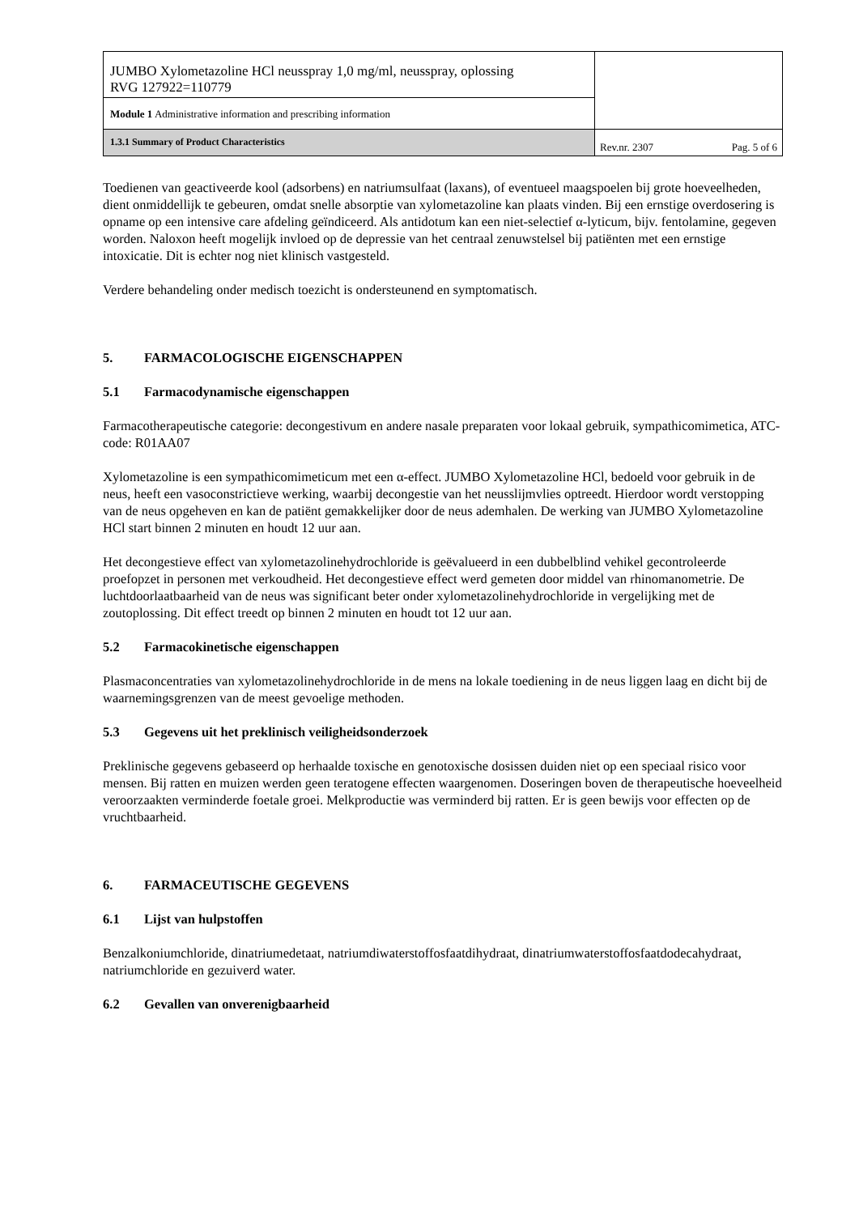| JUMBO Xylometazoline HCl neusspray 1,0 mg/ml, neusspray, oplossing RVG 127922=110779 | |
| Module 1 Administrative information and prescribing information | |
| 1.3.1 Summary of Product Characteristics | Rev.nr. 2307 Pag. 5 of 6 |
Toedienen van geactiveerde kool (adsorbens) en natriumsulfaat (laxans), of eventueel maagspoelen bij grote hoeveelheden, dient onmiddellijk te gebeuren, omdat snelle absorptie van xylometazoline kan plaats vinden. Bij een ernstige overdosering is opname op een intensive care afdeling geïndiceerd. Als antidotum kan een niet-selectief α-lyticum, bijv. fentolamine, gegeven worden. Naloxon heeft mogelijk invloed op de depressie van het centraal zenuwstelsel bij patiënten met een ernstige intoxicatie. Dit is echter nog niet klinisch vastgesteld.
Verdere behandeling onder medisch toezicht is ondersteunend en symptomatisch.
5. FARMACOLOGISCHE EIGENSCHAPPEN
5.1 Farmacodynamische eigenschappen
Farmacotherapeutische categorie: decongestivum en andere nasale preparaten voor lokaal gebruik, sympathicomimetica, ATC-code: R01AA07
Xylometazoline is een sympathicomimeticum met een α-effect. JUMBO Xylometazoline HCl, bedoeld voor gebruik in de neus, heeft een vasoconstrictieve werking, waarbij decongestie van het neusslijmvlies optreedt. Hierdoor wordt verstopping van de neus opgeheven en kan de patiënt gemakkelijker door de neus ademhalen. De werking van JUMBO Xylometazoline HCl start binnen 2 minuten en houdt 12 uur aan.
Het decongestieve effect van xylometazolinehydrochloride is geëvalueerd in een dubbelblind vehikel gecontroleerde proefopzet in personen met verkoudheid. Het decongestieve effect werd gemeten door middel van rhinomanometrie. De luchtdoorlaatbaarheid van de neus was significant beter onder xylometazolinehydrochloride in vergelijking met de zoutoplossing. Dit effect treedt op binnen 2 minuten en houdt tot 12 uur aan.
5.2 Farmacokinetische eigenschappen
Plasmaconcentraties van xylometazolinehydrochloride in de mens na lokale toediening in de neus liggen laag en dicht bij de waarnemingsgrenzen van de meest gevoelige methoden.
5.3 Gegevens uit het preklinisch veiligheidsonderzoek
Preklinische gegevens gebaseerd op herhaalde toxische en genotoxische dosissen duiden niet op een speciaal risico voor mensen. Bij ratten en muizen werden geen teratogene effecten waargenomen. Doseringen boven de therapeutische hoeveelheid veroorzaakten verminderde foetale groei. Melkproductie was verminderd bij ratten. Er is geen bewijs voor effecten op de vruchtbaarheid.
6. FARMACEUTISCHE GEGEVENS
6.1 Lijst van hulpstoffen
Benzalkoniumchloride, dinatriumedetaat, natriumdiwaterstoffosfaatdihydraat, dinatriumwaterstoffosfaatdodecahydraat, natriumchloride en gezuiverd water.
6.2 Gevallen van onverenigbaarheid